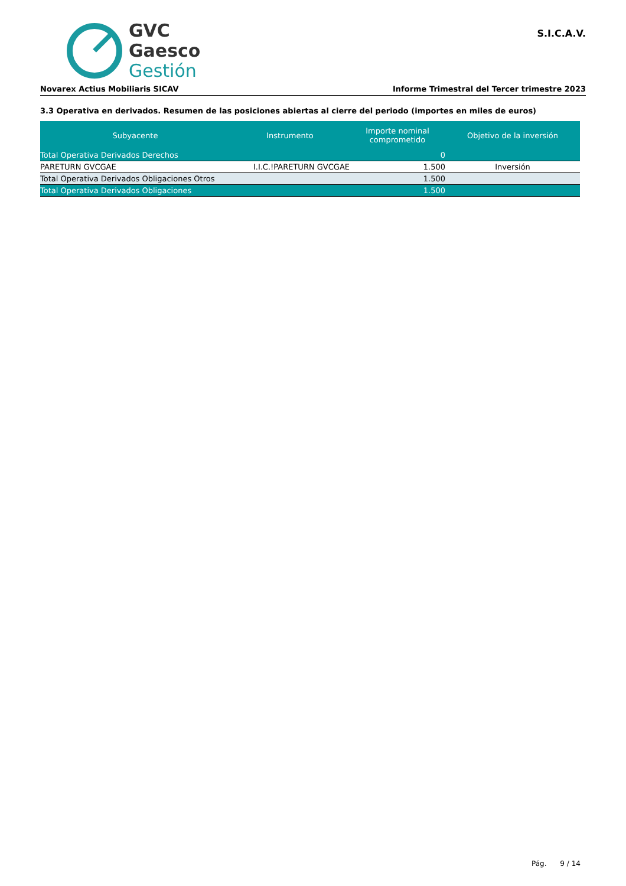GVC
Gaesco
Gestión
S.I.C.A.V.
Novarex Actius Mobiliaris SICAV Informe Trimestral del Tercer trimestre 2023
3.3 Operativa en derivados. Resumen de las posiciones abiertas al cierre del periodo (importes en miles de euros)
| Subyacente | Instrumento | Importe nominal comprometido | Objetivo de la inversión |
| --- | --- | --- | --- |
| Total Operativa Derivados Derechos | | 0 | |
| PARETURN GVCGAE | I.I.C.!PARETURN GVCGAE | 1.500 | Inversión |
| Total Operativa Derivados Obligaciones Otros | | 1.500 | |
| Total Operativa Derivados Obligaciones | | 1.500 | |
Pág. 9 / 14